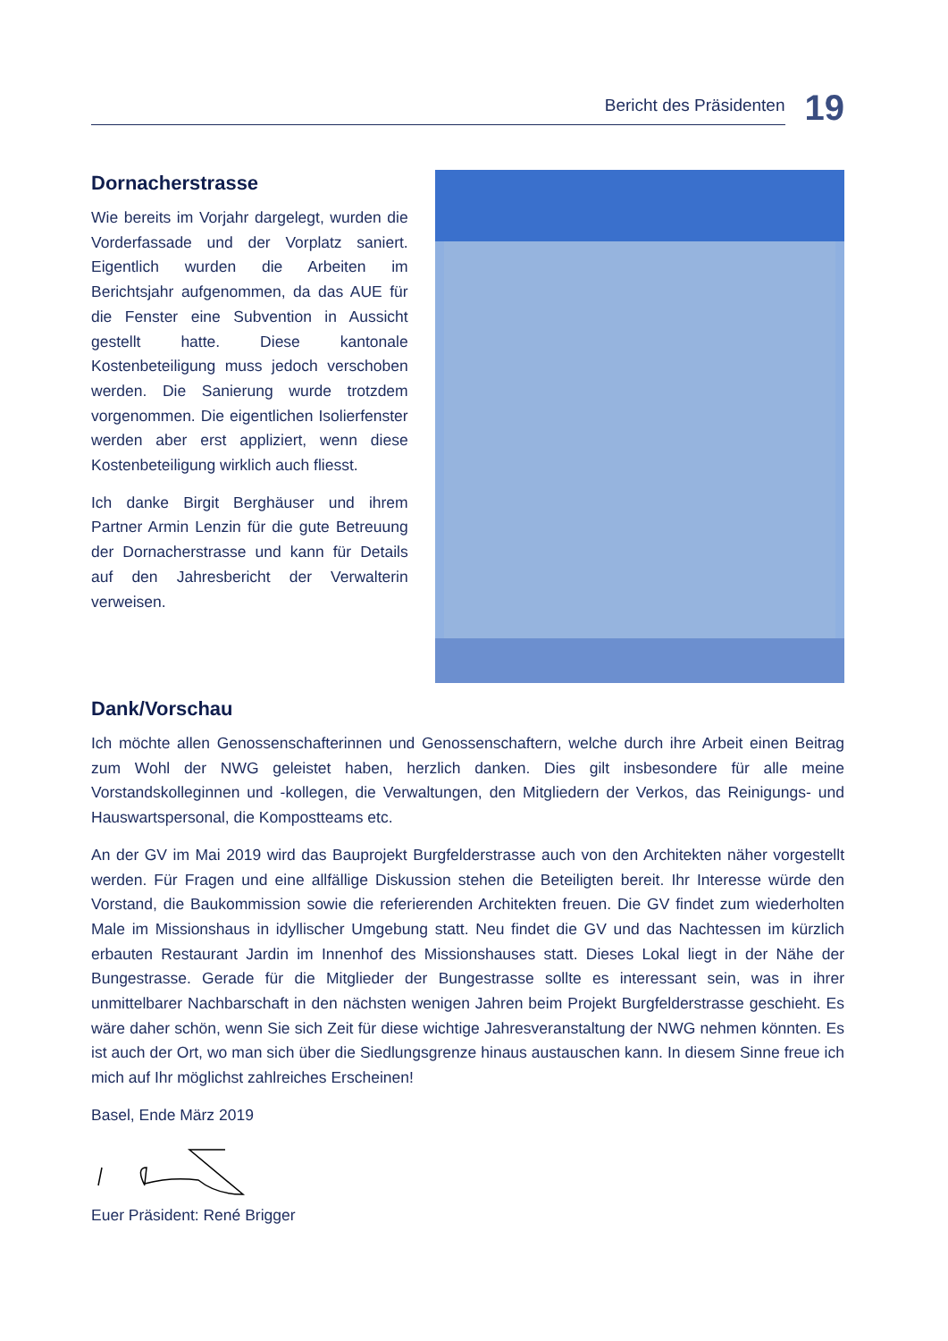Bericht des Präsidenten
19
Dornacherstrasse
Wie bereits im Vorjahr dargelegt, wurden die Vorderfassade und der Vorplatz saniert. Eigentlich wurden die Arbeiten im Berichtsjahr aufgenommen, da das AUE für die Fenster eine Subvention in Aussicht gestellt hatte. Diese kantonale Kostenbeteiligung muss jedoch ver­schoben werden. Die Sanierung wurde trotzdem vorgenommen. Die eigentlichen Isolierfenster werden aber erst appliziert, wenn diese Kostenbeteiligung wirklich auch fliesst.
Ich danke Birgit Berghäuser und ihrem Partner Armin Lenzin für die gute Betreuung der Dornacherstrasse und kann für Details auf den Jahresbericht der Verwalterin verweisen.
Dank/Vorschau
Ich möchte allen Genossenschafterinnen und Genossenschaftern, welche durch ihre Arbeit einen Beitrag zum Wohl der NWG geleistet haben, herzlich danken. Dies gilt insbesondere für alle meine Vorstandskolleginnen und -kollegen, die Verwaltungen, den Mitgliedern der Verkos, das Reinigungs- und Hauswartspersonal, die Kompostteams etc.
An der GV im Mai 2019 wird das Bauprojekt Burgfelderstrasse auch von den Architekten näher vorgestellt werden. Für Fragen und eine allfällige Diskussion stehen die Beteiligten bereit. Ihr Interesse würde den Vorstand, die Baukommission sowie die referierenden Architekten freuen. Die GV findet zum wiederholten Male im Missionshaus in idyllischer Umgebung statt. Neu findet die GV und das Nachtessen im kürzlich erbauten Restaurant Jardin im Innenhof des Missionshauses statt. Dieses Lokal liegt in der Nähe der Bungestrasse. Gerade für die Mitglieder der Bungestrasse sollte es interessant sein, was in ihrer unmittelbarer Nachbarschaft in den nächsten wenigen Jahren beim Projekt Burgfelderstrasse geschieht. Es wäre daher schön, wenn Sie sich Zeit für diese wichtige Jahresveranstaltung der NWG nehmen könnten. Es ist auch der Ort, wo man sich über die Siedlungsgrenze hinaus austauschen kann. In diesem Sinne freue ich mich auf Ihr möglichst zahlreiches Erscheinen!
Basel, Ende März 2019
Euer Präsident: René Brigger